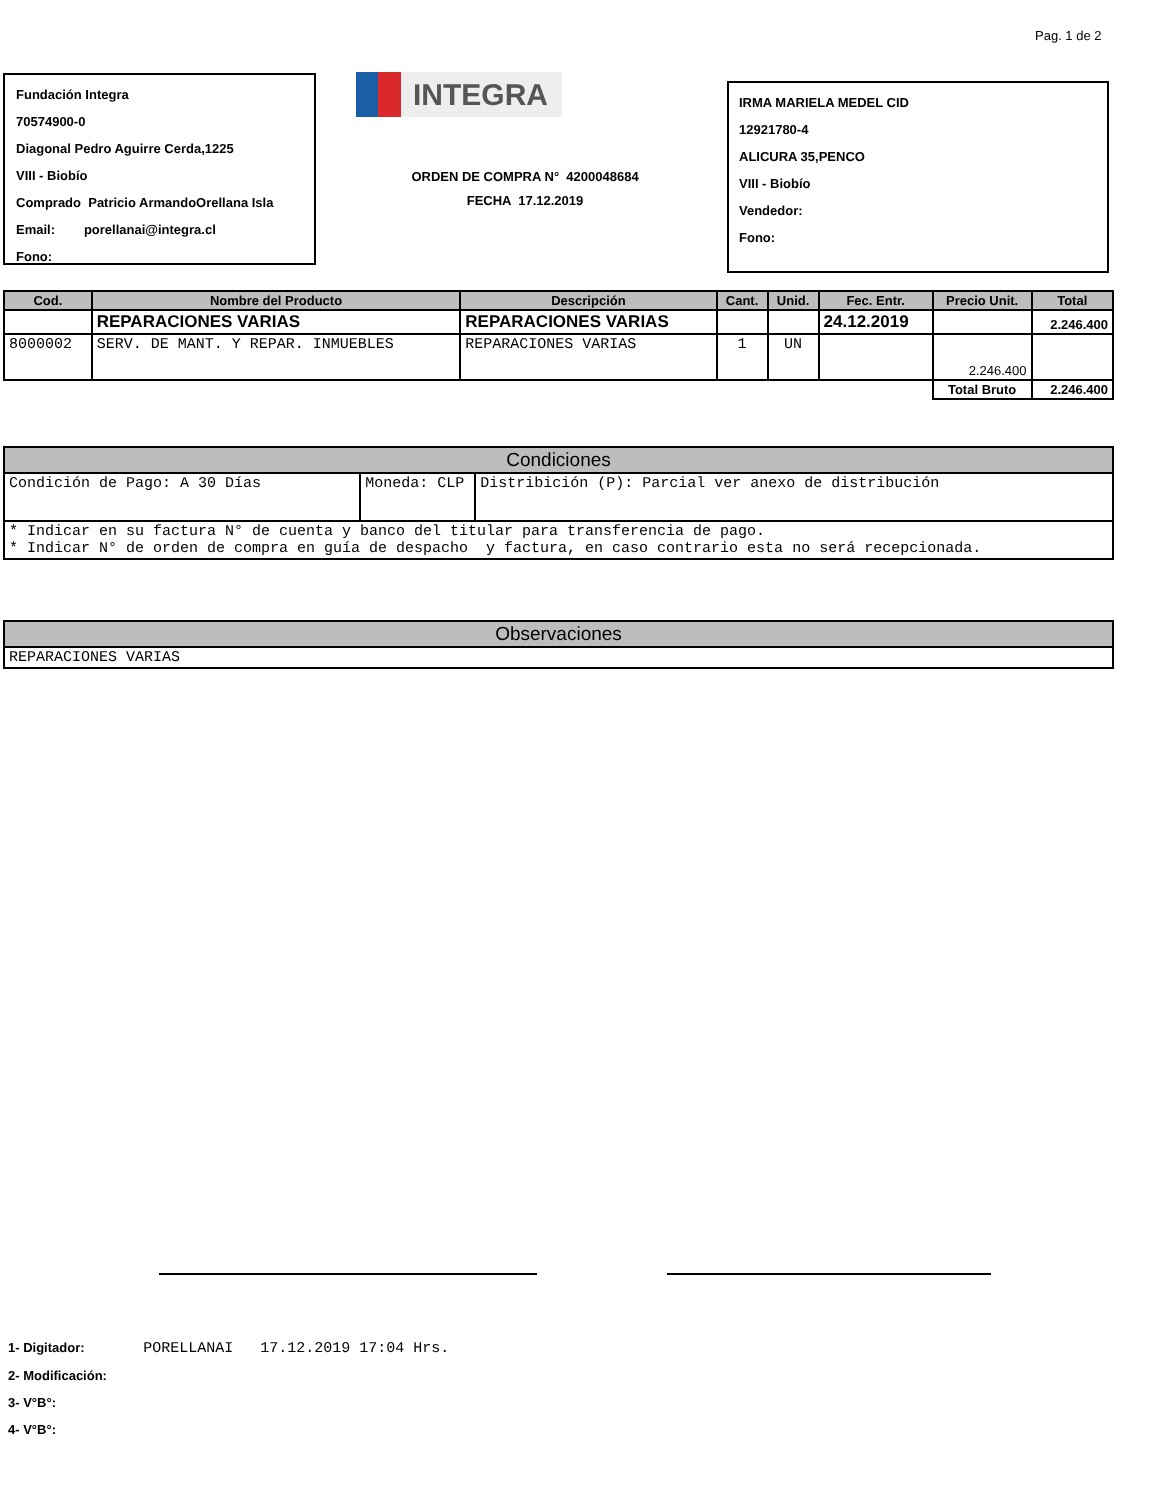Pag. 1 de 2
Fundación Integra
70574900-0
Diagonal Pedro Aguirre Cerda,1225
VIII - Biobío
Comprado Patricio ArmandoOrellana Isla
Email: porellanai@integra.cl
Fono:
INTEGRA
ORDEN DE COMPRA N° 4200048684
FECHA 17.12.2019
IRMA MARIELA MEDEL CID
12921780-4
ALICURA 35,PENCO
VIII - Biobío
Vendedor:
Fono:
| Cod. | Nombre del Producto | Descripción | Cant. | Unid. | Fec. Entr. | Precio Unit. | Total |
| --- | --- | --- | --- | --- | --- | --- | --- |
| | REPARACIONES VARIAS | REPARACIONES VARIAS | | | 24.12.2019 | | 2.246.400 |
| 8000002 | SERV. DE MANT. Y REPAR. INMUEBLES | REPARACIONES VARIAS | 1 | UN | | 2.246.400 | |
| | | | | | | Total Bruto | 2.246.400 |
| Condiciones | | |
| Condición de Pago: A 30 Días | Moneda: CLP | Distribición (P): Parcial ver anexo de distribución |
| * Indicar en su factura N° de cuenta y banco del titular para transferencia de pago. * Indicar N° de orden de compra en guía de despacho y factura, en caso contrario esta no será recepcionada. | | |
| Observaciones |
| REPARACIONES VARIAS |
1- Digitador: PORELLANAI 17.12.2019 17:04 Hrs.
2- Modificación:
3- V°B°:
4- V°B°: